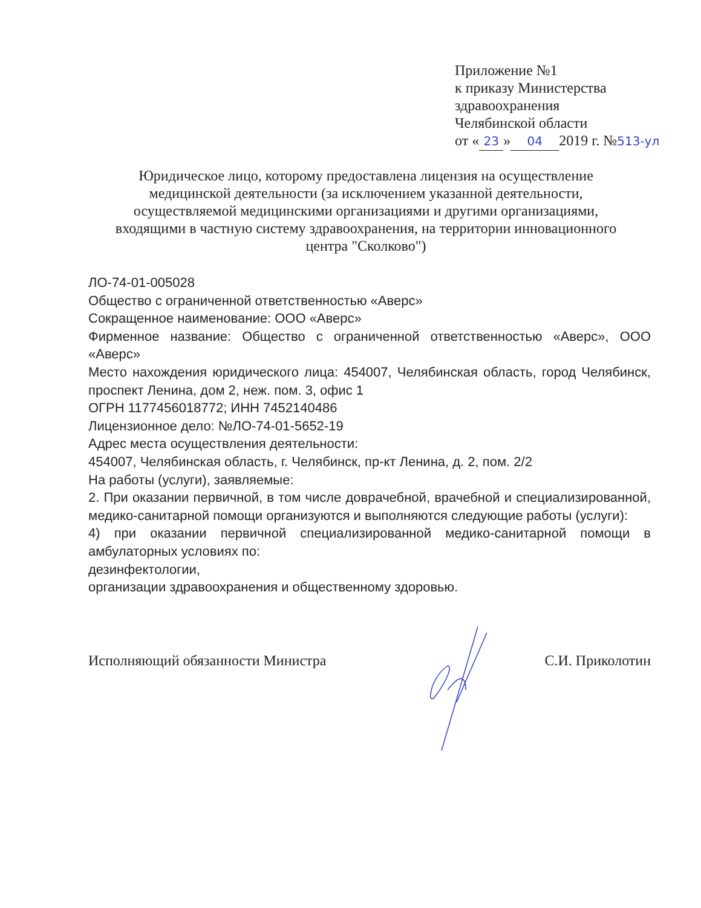Приложение №1
к приказу Министерства
здравоохранения
Челябинской области
от « 23 » 04 2019 г. №513-ул
Юридическое лицо, которому предоставлена лицензия на осуществление медицинской деятельности (за исключением указанной деятельности, осуществляемой медицинскими организациями и другими организациями, входящими в частную систему здравоохранения, на территории инновационного центра "Сколково")
ЛО-74-01-005028
Общество с ограниченной ответственностью «Аверс»
Сокращенное наименование: ООО «Аверс»
Фирменное название: Общество с ограниченной ответственностью «Аверс», ООО «Аверс»
Место нахождения юридического лица: 454007, Челябинская область, город Челябинск, проспект Ленина, дом 2, неж. пом. 3, офис 1
ОГРН 1177456018772; ИНН 7452140486
Лицензионное дело: №ЛО-74-01-5652-19
Адрес места осуществления деятельности:
454007, Челябинская область, г. Челябинск, пр-кт Ленина, д. 2, пом. 2/2
На работы (услуги), заявляемые:
2. При оказании первичной, в том числе доврачебной, врачебной и специализированной, медико-санитарной помощи организуются и выполняются следующие работы (услуги):
4) при оказании первичной специализированной медико-санитарной помощи в амбулаторных условиях по:
дезинфектологии,
организации здравоохранения и общественному здоровью.
Исполняющий обязанности Министра С.И. Приколотин